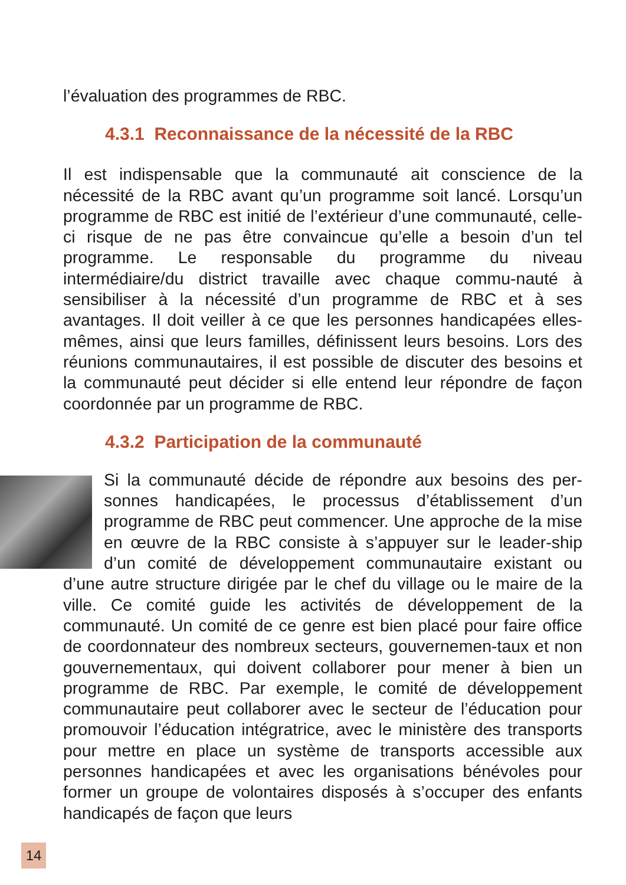l’évaluation des programmes de RBC.
4.3.1 Reconnaissance de la nécessité de la RBC
Il est indispensable que la communauté ait conscience de la nécessité de la RBC avant qu’un programme soit lancé. Lorsqu’un programme de RBC est initié de l’extérieur d’une communauté, celle-ci risque de ne pas être convaincue qu’elle a besoin d’un tel programme. Le responsable du programme du niveau intermédiaire/du district travaille avec chaque commu-nauté à sensibiliser à la nécessité d’un programme de RBC et à ses avantages. Il doit veiller à ce que les personnes handicapées elles-mêmes, ainsi que leurs familles, définissent leurs besoins. Lors des réunions communautaires, il est possible de discuter des besoins et la communauté peut décider si elle entend leur répondre de façon coordonnée par un programme de RBC.
4.3.2 Participation de la communauté
Si la communauté décide de répondre aux besoins des per-sonnes handicapées, le processus d’établissement d’un programme de RBC peut commencer. Une approche de la mise en œuvre de la RBC consiste à s’appuyer sur le leader-ship d’un comité de développement communautaire existant ou d’une autre structure dirigée par le chef du village ou le maire de la ville. Ce comité guide les activités de développement de la communauté. Un comité de ce genre est bien placé pour faire office de coordonnateur des nombreux secteurs, gouvernemen-taux et non gouvernementaux, qui doivent collaborer pour mener à bien un programme de RBC. Par exemple, le comité de développement communautaire peut collaborer avec le secteur de l’éducation pour promouvoir l’éducation intégratrice, avec le ministère des transports pour mettre en place un système de transports accessible aux personnes handicapées et avec les organisations bénévoles pour former un groupe de volontaires disposés à s’occuper des enfants handicapés de façon que leurs
14